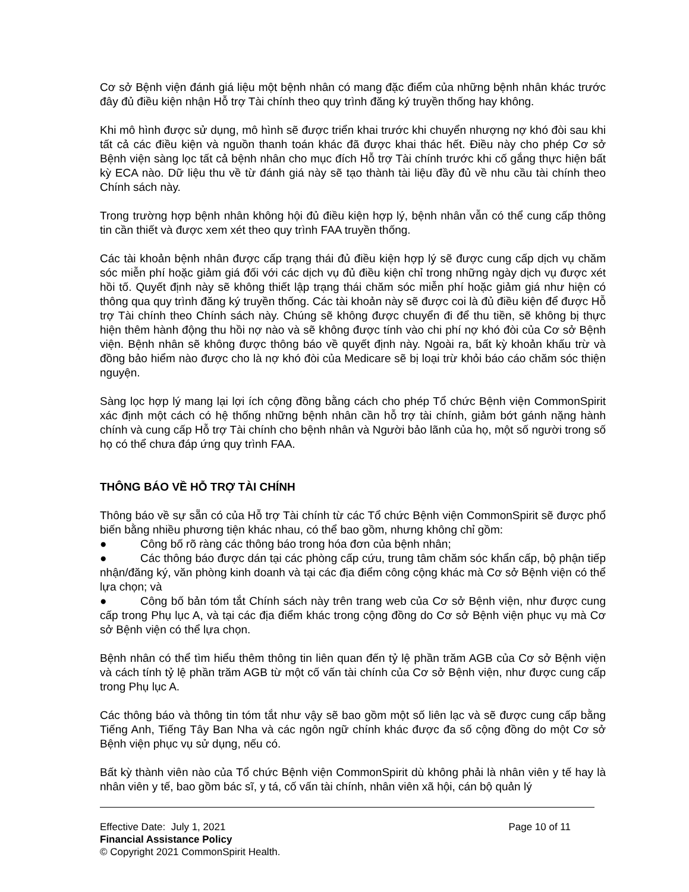Cơ sở Bệnh viện đánh giá liệu một bệnh nhân có mang đặc điểm của những bệnh nhân khác trước đây đủ điều kiện nhận Hỗ trợ Tài chính theo quy trình đăng ký truyền thống hay không.
Khi mô hình được sử dụng, mô hình sẽ được triển khai trước khi chuyển nhượng nợ khó đòi sau khi tất cả các điều kiện và nguồn thanh toán khác đã được khai thác hết. Điều này cho phép Cơ sở Bệnh viện sàng lọc tất cả bệnh nhân cho mục đích Hỗ trợ Tài chính trước khi cố gắng thực hiện bất kỳ ECA nào. Dữ liệu thu về từ đánh giá này sẽ tạo thành tài liệu đầy đủ về nhu cầu tài chính theo Chính sách này.
Trong trường hợp bệnh nhân không hội đủ điều kiện hợp lý, bệnh nhân vẫn có thể cung cấp thông tin cần thiết và được xem xét theo quy trình FAA truyền thống.
Các tài khoản bệnh nhân được cấp trạng thái đủ điều kiện hợp lý sẽ được cung cấp dịch vụ chăm sóc miễn phí hoặc giảm giá đối với các dịch vụ đủ điều kiện chỉ trong những ngày dịch vụ được xét hồi tố. Quyết định này sẽ không thiết lập trạng thái chăm sóc miễn phí hoặc giảm giá như hiện có thông qua quy trình đăng ký truyền thống. Các tài khoản này sẽ được coi là đủ điều kiện để được Hỗ trợ Tài chính theo Chính sách này. Chúng sẽ không được chuyển đi để thu tiền, sẽ không bị thực hiện thêm hành động thu hồi nợ nào và sẽ không được tính vào chi phí nợ khó đòi của Cơ sở Bệnh viện. Bệnh nhân sẽ không được thông báo về quyết định này. Ngoài ra, bất kỳ khoản khấu trừ và đồng bảo hiểm nào được cho là nợ khó đòi của Medicare sẽ bị loại trừ khỏi báo cáo chăm sóc thiện nguyện.
Sàng lọc hợp lý mang lại lợi ích cộng đồng bằng cách cho phép Tổ chức Bệnh viện CommonSpirit xác định một cách có hệ thống những bệnh nhân cần hỗ trợ tài chính, giảm bớt gánh nặng hành chính và cung cấp Hỗ trợ Tài chính cho bệnh nhân và Người bảo lãnh của họ, một số người trong số họ có thể chưa đáp ứng quy trình FAA.
THÔNG BÁO VỀ HỖ TRỢ TÀI CHÍNH
Thông báo về sự sẵn có của Hỗ trợ Tài chính từ các Tổ chức Bệnh viện CommonSpirit sẽ được phổ biến bằng nhiều phương tiện khác nhau, có thể bao gồm, nhưng không chỉ gồm:
● Công bố rõ ràng các thông báo trong hóa đơn của bệnh nhân;
● Các thông báo được dán tại các phòng cấp cứu, trung tâm chăm sóc khẩn cấp, bộ phận tiếp nhận/đăng ký, văn phòng kinh doanh và tại các địa điểm công cộng khác mà Cơ sở Bệnh viện có thể lựa chọn; và
● Công bố bản tóm tắt Chính sách này trên trang web của Cơ sở Bệnh viện, như được cung cấp trong Phụ lục A, và tại các địa điểm khác trong cộng đồng do Cơ sở Bệnh viện phục vụ mà Cơ sở Bệnh viện có thể lựa chọn.
Bệnh nhân có thể tìm hiểu thêm thông tin liên quan đến tỷ lệ phần trăm AGB của Cơ sở Bệnh viện và cách tính tỷ lệ phần trăm AGB từ một cố vấn tài chính của Cơ sở Bệnh viện, như được cung cấp trong Phụ lục A.
Các thông báo và thông tin tóm tắt như vậy sẽ bao gồm một số liên lạc và sẽ được cung cấp bằng Tiếng Anh, Tiếng Tây Ban Nha và các ngôn ngữ chính khác được đa số cộng đồng do một Cơ sở Bệnh viện phục vụ sử dụng, nếu có.
Bất kỳ thành viên nào của Tổ chức Bệnh viện CommonSpirit dù không phải là nhân viên y tế hay là nhân viên y tế, bao gồm bác sĩ, y tá, cố vấn tài chính, nhân viên xã hội, cán bộ quản lý
Effective Date: July 1, 2021 Page 10 of 11
Financial Assistance Policy
© Copyright 2021 CommonSpirit Health.